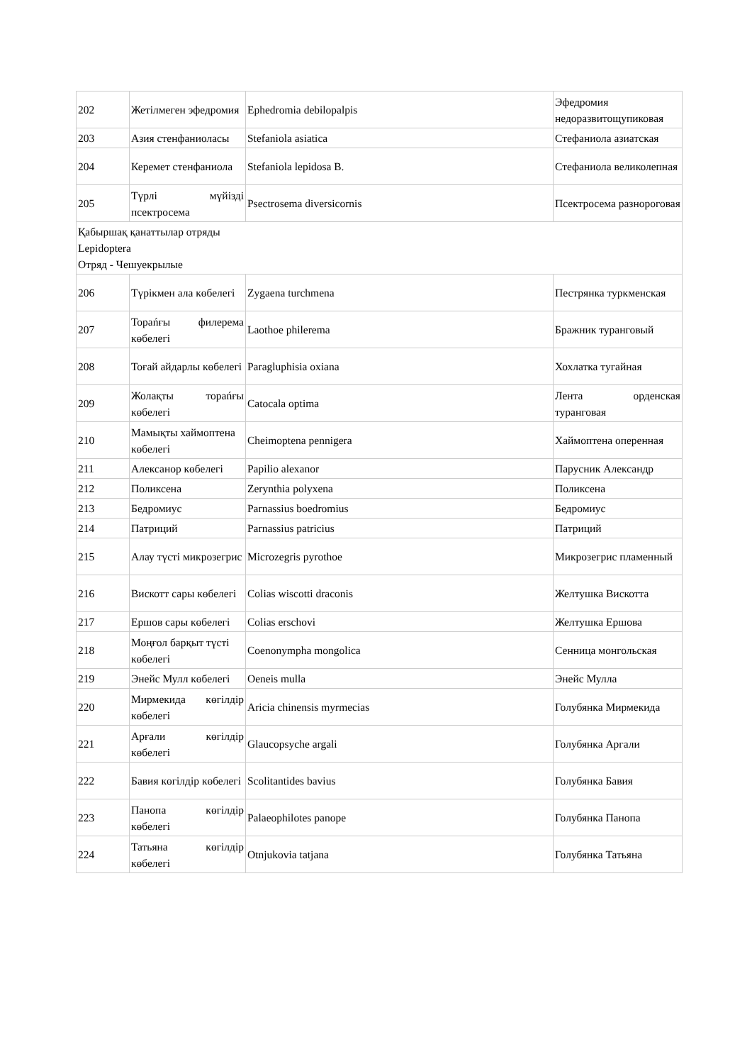| 202 | Жетілмеген эфедромия | Ephedromia debilopalpis | Эфедромия недоразвитощупиковая |
| 203 | Азия стенфаниоласы | Stefaniola asiatica | Стефаниола азиатская |
| 204 | Керемет стенфаниола | Stefaniola lepidosa B. | Стефаниола великолепная |
| 205 | Түрлі мүйізді псектросема | Psectrosema diversicornis | Псектросема разнороговая |
| Қабыршақ қанаттылар отряды Lepidoptera Отряд - Чешуекрылые | | | |
| 206 | Түрікмен ала көбелегі | Zygaena turchmena | Пестрянка туркменская |
| 207 | Торańғы филерема көбелегі | Laothoe philerema | Бражник туранговый |
| 208 | Тоғай айдарлы көбелегі | Paragluphisia oxiana | Хохлатка тугайная |
| 209 | Жолақты торańғы көбелегі | Catocala optima | Лента орденская туранговая |
| 210 | Мамықты хаймоптена көбелегі | Cheimoptena pennigera | Хаймоптена оперенная |
| 211 | Алексанор көбелегі | Papilio alexanor | Парусник Александр |
| 212 | Поликсена | Zerynthia polyxena | Поликсена |
| 213 | Бедромиус | Parnassius boedromius | Бедромиус |
| 214 | Патриций | Parnassius patricius | Патриций |
| 215 | Алау түсті микрозегрис | Microzegris pyrothoe | Микрозегрис пламенный |
| 216 | Вискотт сары көбелегі | Colias wiscotti draconis | Желтушка Вискотта |
| 217 | Ершов сары көбелегі | Colias erschovi | Желтушка Ершова |
| 218 | Моңғол барқыт түсті көбелегі | Coenonympha mongolica | Сенница монгольская |
| 219 | Энейс Мулл көбелегі | Oeneis mulla | Энейс Мулла |
| 220 | Мирмекида көгілдір көбелегі | Aricia chinensis myrmecias | Голубянка Мирмекида |
| 221 | Арғали көгілдір көбелегі | Glaucopsyche argali | Голубянка Аргали |
| 222 | Бавия көгілдір көбелегі | Scolitantides bavius | Голубянка Бавия |
| 223 | Панопа көгілдір көбелегі | Palaeophilotes panope | Голубянка Панопа |
| 224 | Татьяна көгілдір көбелегі | Otnjukovia tatjana | Голубянка Татьяна |